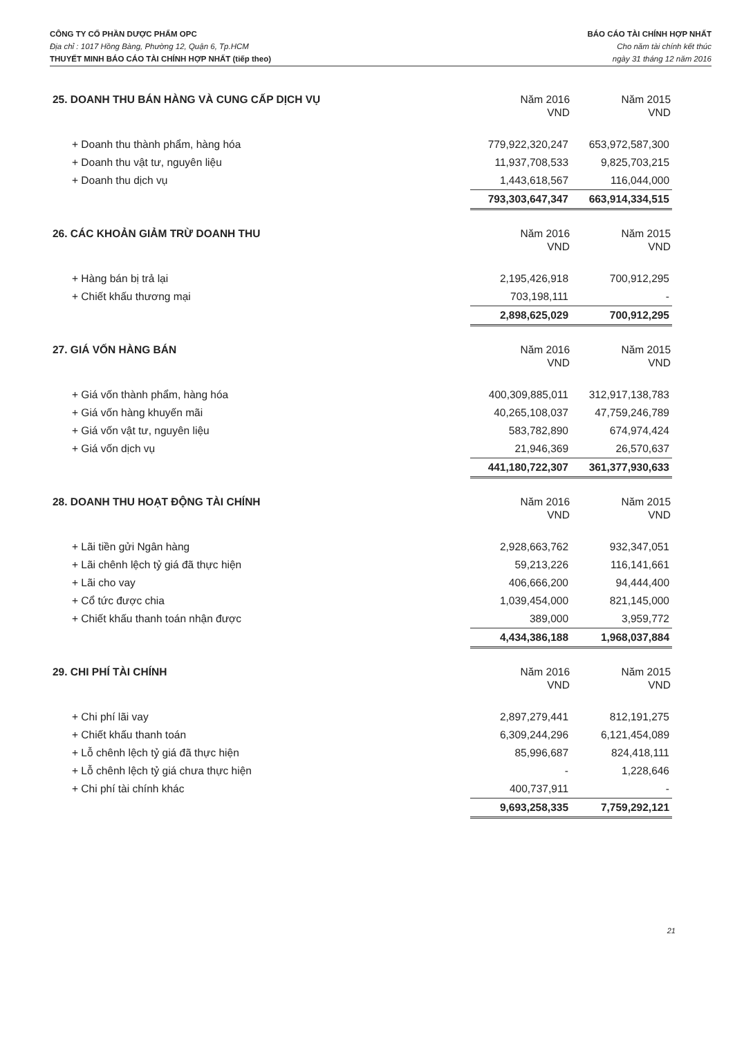CÔNG TY CỔ PHẦN DƯỢC PHẨM OPC
Địa chỉ : 1017 Hồng Bàng, Phường 12, Quận 6, Tp.HCM
THUYẾT MINH BÁO CÁO TÀI CHÍNH HỢP NHẤT (tiếp theo)
BÁO CÁO TÀI CHÍNH HỢP NHẤT
Cho năm tài chính kết thúc
ngày 31 tháng 12 năm 2016
| 25. DOANH THU BÁN HÀNG VÀ CUNG CẤP DỊCH VỤ | Năm 2016 VND | Năm 2015 VND |
| --- | --- | --- |
| + Doanh thu thành phẩm, hàng hóa | 779,922,320,247 | 653,972,587,300 |
| + Doanh thu vật tư, nguyên liệu | 11,937,708,533 | 9,825,703,215 |
| + Doanh thu dịch vụ | 1,443,618,567 | 116,044,000 |
| | 793,303,647,347 | 663,914,334,515 |
| 26. CÁC KHOẢN GIẢM TRỪ DOANH THU | Năm 2016 VND | Năm 2015 VND |
| + Hàng bán bị trả lại | 2,195,426,918 | 700,912,295 |
| + Chiết khấu thương mại | 703,198,111 | - |
| | 2,898,625,029 | 700,912,295 |
| 27. GIÁ VỐN HÀNG BÁN | Năm 2016 VND | Năm 2015 VND |
| + Giá vốn thành phẩm, hàng hóa | 400,309,885,011 | 312,917,138,783 |
| + Giá vốn hàng khuyến mãi | 40,265,108,037 | 47,759,246,789 |
| + Giá vốn vật tư, nguyên liệu | 583,782,890 | 674,974,424 |
| + Giá vốn dịch vụ | 21,946,369 | 26,570,637 |
| | 441,180,722,307 | 361,377,930,633 |
| 28. DOANH THU HOẠT ĐỘNG TÀI CHÍNH | Năm 2016 VND | Năm 2015 VND |
| + Lãi tiền gửi Ngân hàng | 2,928,663,762 | 932,347,051 |
| + Lãi chênh lệch tỷ giá đã thực hiện | 59,213,226 | 116,141,661 |
| + Lãi cho vay | 406,666,200 | 94,444,400 |
| + Cổ tức được chia | 1,039,454,000 | 821,145,000 |
| + Chiết khấu thanh toán nhận được | 389,000 | 3,959,772 |
| | 4,434,386,188 | 1,968,037,884 |
| 29. CHI PHÍ TÀI CHÍNH | Năm 2016 VND | Năm 2015 VND |
| + Chi phí lãi vay | 2,897,279,441 | 812,191,275 |
| + Chiết khấu thanh toán | 6,309,244,296 | 6,121,454,089 |
| + Lỗ chênh lệch tỷ giá đã thực hiện | 85,996,687 | 824,418,111 |
| + Lỗ chênh lệch tỷ giá chưa thực hiện | - | 1,228,646 |
| + Chi phí tài chính khác | 400,737,911 | - |
| | 9,693,258,335 | 7,759,292,121 |
21